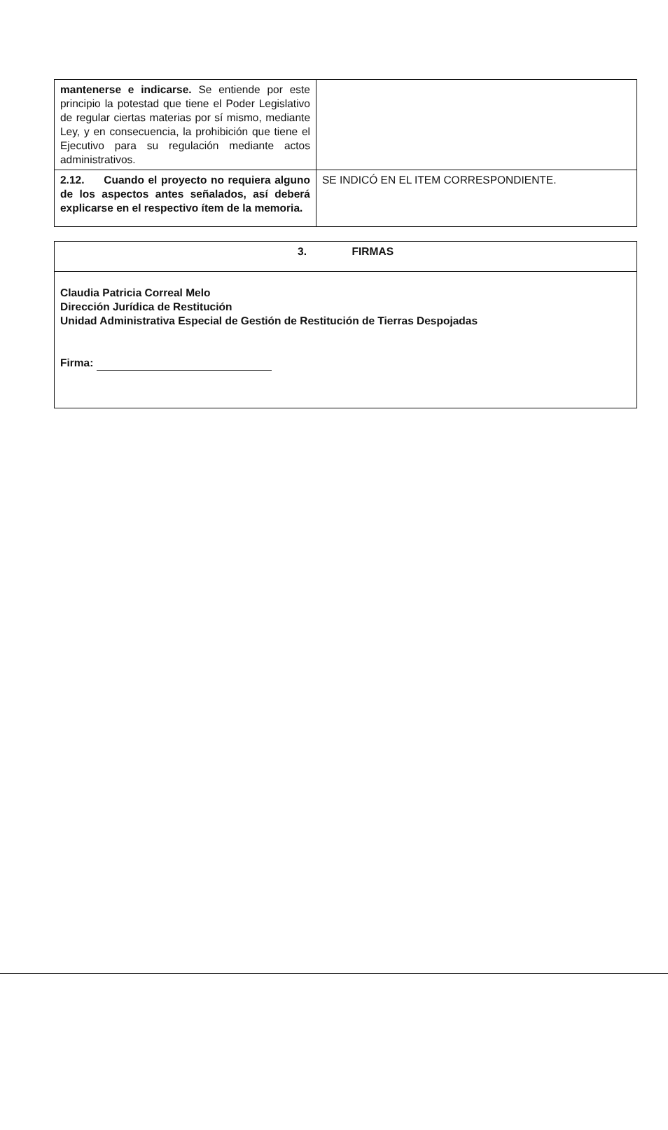| mantenerse e indicarse. Se entiende por este principio la potestad que tiene el Poder Legislativo de regular ciertas materias por sí mismo, mediante Ley, y en consecuencia, la prohibición que tiene el Ejecutivo para su regulación mediante actos administrativos. | |
| 2.12. Cuando el proyecto no requiera alguno de los aspectos antes señalados, así deberá explicarse en el respectivo ítem de la memoria. | SE INDICÓ EN EL ITEM CORRESPONDIENTE. |
| 3. FIRMAS |
| Claudia Patricia Correal Melo Dirección Jurídica de Restitución Unidad Administrativa Especial de Gestión de Restitución de Tierras Despojadas Firma: |